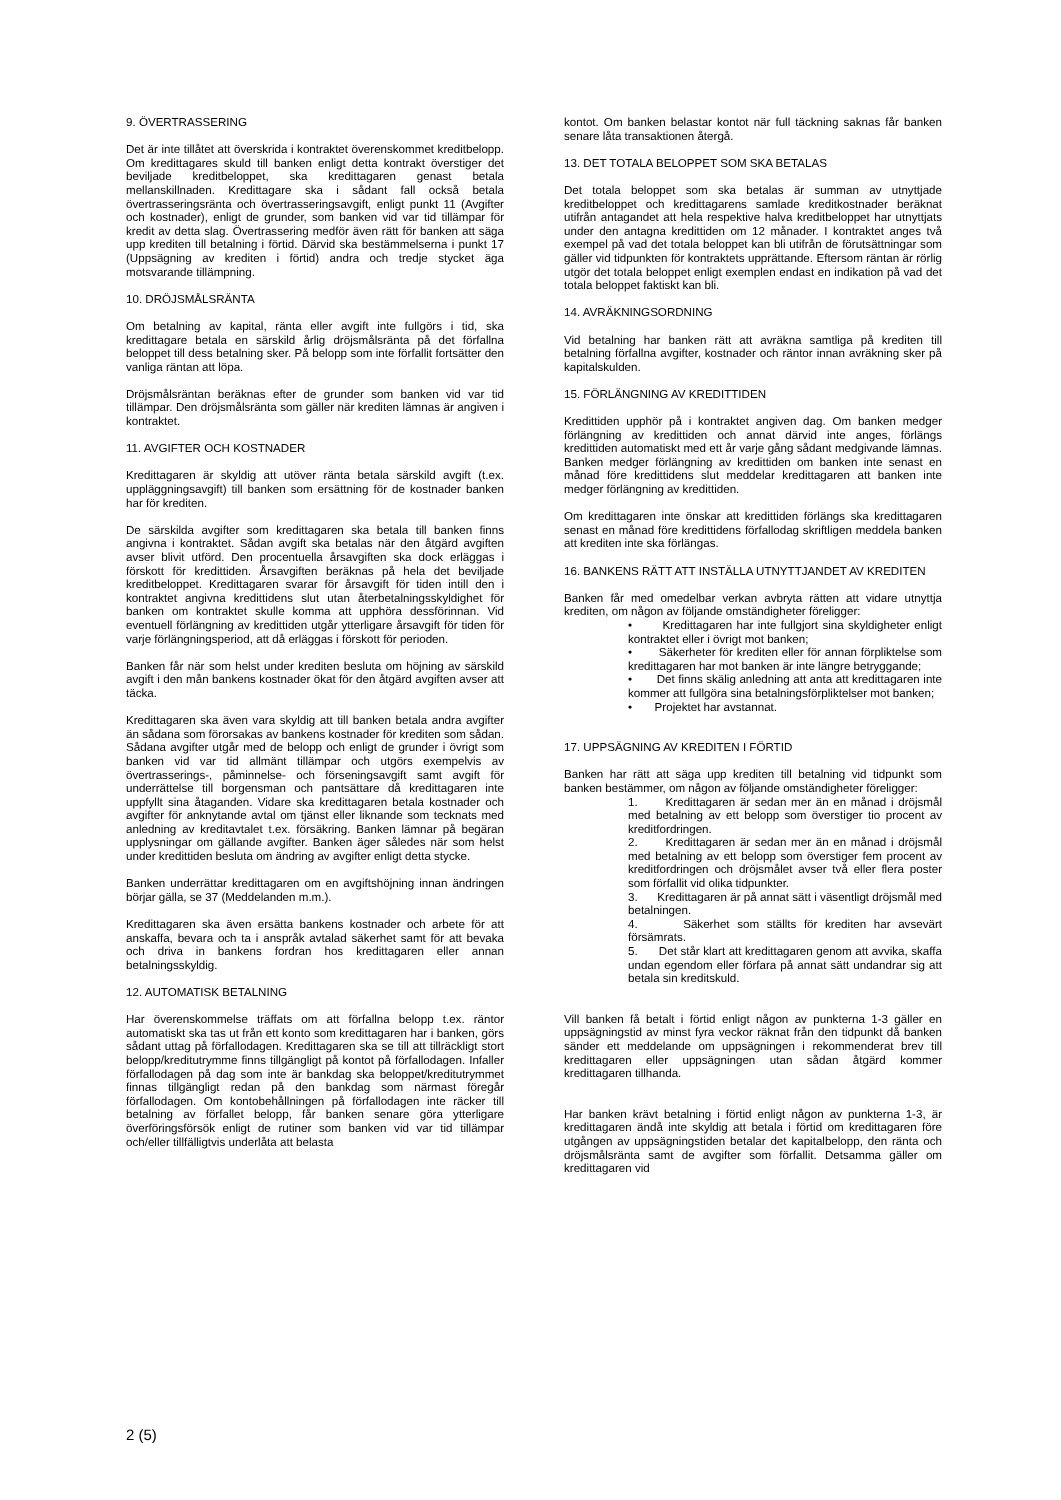9. ÖVERTRASSERING
Det är inte tillåtet att överskrida i kontraktet överenskommet kreditbelopp. Om kredittagares skuld till banken enligt detta kontrakt överstiger det beviljade kreditbeloppet, ska kredittagaren genast betala mellanskillnaden. Kredittagare ska i sådant fall också betala övertrasseringsränta och övertrasseringsavgift, enligt punkt 11 (Avgifter och kostnader), enligt de grunder, som banken vid var tid tillämpar för kredit av detta slag. Övertrassering medför även rätt för banken att säga upp krediten till betalning i förtid. Därvid ska bestämmelserna i punkt 17 (Uppsägning av krediten i förtid) andra och tredje stycket äga motsvarande tillämpning.
10. DRÖJSMÅLSRÄNTA
Om betalning av kapital, ränta eller avgift inte fullgörs i tid, ska kredittagare betala en särskild årlig dröjsmålsränta på det förfallna beloppet till dess betalning sker. På belopp som inte förfallit fortsätter den vanliga räntan att löpa.
Dröjsmålsräntan beräknas efter de grunder som banken vid var tid tillämpar. Den dröjsmålsränta som gäller när krediten lämnas är angiven i kontraktet.
11. AVGIFTER OCH KOSTNADER
Kredittagaren är skyldig att utöver ränta betala särskild avgift (t.ex. uppläggningsavgift) till banken som ersättning för de kostnader banken har för krediten.
De särskilda avgifter som kredittagaren ska betala till banken finns angivna i kontraktet. Sådan avgift ska betalas när den åtgärd avgiften avser blivit utförd. Den procentuella årsavgiften ska dock erläggas i förskott för kredittiden. Årsavgiften beräknas på hela det beviljade kreditbeloppet. Kredittagaren svarar för årsavgift för tiden intill den i kontraktet angivna kredittidens slut utan återbetalningsskyldighet för banken om kontraktet skulle komma att upphöra dessförinnan. Vid eventuell förlängning av kredittiden utgår ytterligare årsavgift för tiden för varje förlängningsperiod, att då erläggas i förskott för perioden.
Banken får när som helst under krediten besluta om höjning av särskild avgift i den mån bankens kostnader ökat för den åtgärd avgiften avser att täcka.
Kredittagaren ska även vara skyldig att till banken betala andra avgifter än sådana som förorsakas av bankens kostnader för krediten som sådan. Sådana avgifter utgår med de belopp och enligt de grunder i övrigt som banken vid var tid allmänt tillämpar och utgörs exempelvis av övertrasserings-, påminnelse- och förseningsavgift samt avgift för underrättelse till borgensman och pantsättare då kredittagaren inte uppfyllt sina åtaganden. Vidare ska kredittagaren betala kostnader och avgifter för anknytande avtal om tjänst eller liknande som tecknats med anledning av kreditavtalet t.ex. försäkring. Banken lämnar på begäran upplysningar om gällande avgifter. Banken äger således när som helst under kredittiden besluta om ändring av avgifter enligt detta stycke.
Banken underrättar kredittagaren om en avgiftshöjning innan ändringen börjar gälla, se 37 (Meddelanden m.m.).
Kredittagaren ska även ersätta bankens kostnader och arbete för att anskaffa, bevara och ta i anspråk avtalad säkerhet samt för att bevaka och driva in bankens fordran hos kredittagaren eller annan betalningsskyldig.
12. AUTOMATISK BETALNING
Har överenskommelse träffats om att förfallna belopp t.ex. räntor automatiskt ska tas ut från ett konto som kredittagaren har i banken, görs sådant uttag på förfallodagen. Kredittagaren ska se till att tillräckligt stort belopp/kreditutrymme finns tillgängligt på kontot på förfallodagen. Infaller förfallodagen på dag som inte är bankdag ska beloppet/kreditutrymmet finnas tillgängligt redan på den bankdag som närmast föregår förfallodagen. Om kontobehållningen på förfallodagen inte räcker till betalning av förfallet belopp, får banken senare göra ytterligare överföringsförsök enligt de rutiner som banken vid var tid tillämpar och/eller tillfälligtvis underlåta att belasta
kontot. Om banken belastar kontot när full täckning saknas får banken senare låta transaktionen återgå.
13. DET TOTALA BELOPPET SOM SKA BETALAS
Det totala beloppet som ska betalas är summan av utnyttjade kreditbeloppet och kredittagarens samlade kreditkostnader beräknat utifrån antagandet att hela respektive halva kreditbeloppet har utnyttjats under den antagna kredittiden om 12 månader. I kontraktet anges två exempel på vad det totala beloppet kan bli utifrån de förutsättningar som gäller vid tidpunkten för kontraktets upprättande. Eftersom räntan är rörlig utgör det totala beloppet enligt exemplen endast en indikation på vad det totala beloppet faktiskt kan bli.
14. AVRÄKNINGSORDNING
Vid betalning har banken rätt att avräkna samtliga på krediten till betalning förfallna avgifter, kostnader och räntor innan avräkning sker på kapitalskulden.
15. FÖRLÄNGNING AV KREDITTIDEN
Kredittiden upphör på i kontraktet angiven dag. Om banken medger förlängning av kredittiden och annat därvid inte anges, förlängs kredittiden automatiskt med ett år varje gång sådant medgivande lämnas. Banken medger förlängning av kredittiden om banken inte senast en månad före kredittidens slut meddelar kredittagaren att banken inte medger förlängning av kredittiden.
Om kredittagaren inte önskar att kredittiden förlängs ska kredittagaren senast en månad före kredittidens förfallodag skriftligen meddela banken att krediten inte ska förlängas.
16. BANKENS RÄTT ATT INSTÄLLA UTNYTTJANDET AV KREDITEN
Banken får med omedelbar verkan avbryta rätten att vidare utnyttja krediten, om någon av följande omständigheter föreligger:
• Kredittagaren har inte fullgjort sina skyldigheter enligt kontraktet eller i övrigt mot banken;
• Säkerheter för krediten eller för annan förpliktelse som kredittagaren har mot banken är inte längre betryggande;
• Det finns skälig anledning att anta att kredittagaren inte kommer att fullgöra sina betalningsförpliktelser mot banken;
• Projektet har avstannat.
17. UPPSÄGNING AV KREDITEN I FÖRTID
Banken har rätt att säga upp krediten till betalning vid tidpunkt som banken bestämmer, om någon av följande omständigheter föreligger:
1. Kredittagaren är sedan mer än en månad i dröjsmål med betalning av ett belopp som överstiger tio procent av kreditfordringen.
2. Kredittagaren är sedan mer än en månad i dröjsmål med betalning av ett belopp som överstiger fem procent av kreditfordringen och dröjsmålet avser två eller flera poster som förfallit vid olika tidpunkter.
3. Kredittagaren är på annat sätt i väsentligt dröjsmål med betalningen.
4. Säkerhet som ställts för krediten har avsevärt försämrats.
5. Det står klart att kredittagaren genom att avvika, skaffa undan egendom eller förfara på annat sätt undandrar sig att betala sin kreditskuld.
Vill banken få betalt i förtid enligt någon av punkterna 1-3 gäller en uppsägningstid av minst fyra veckor räknat från den tidpunkt då banken sänder ett meddelande om uppsägningen i rekommenderat brev till kredittagaren eller uppsägningen utan sådan åtgärd kommer kredittagaren tillhanda.
Har banken krävt betalning i förtid enligt någon av punkterna 1-3, är kredittagaren ändå inte skyldig att betala i förtid om kredittagaren före utgången av uppsägningstiden betalar det kapitalbelopp, den ränta och dröjsmålsränta samt de avgifter som förfallit. Detsamma gäller om kredittagaren vid
2 (5)